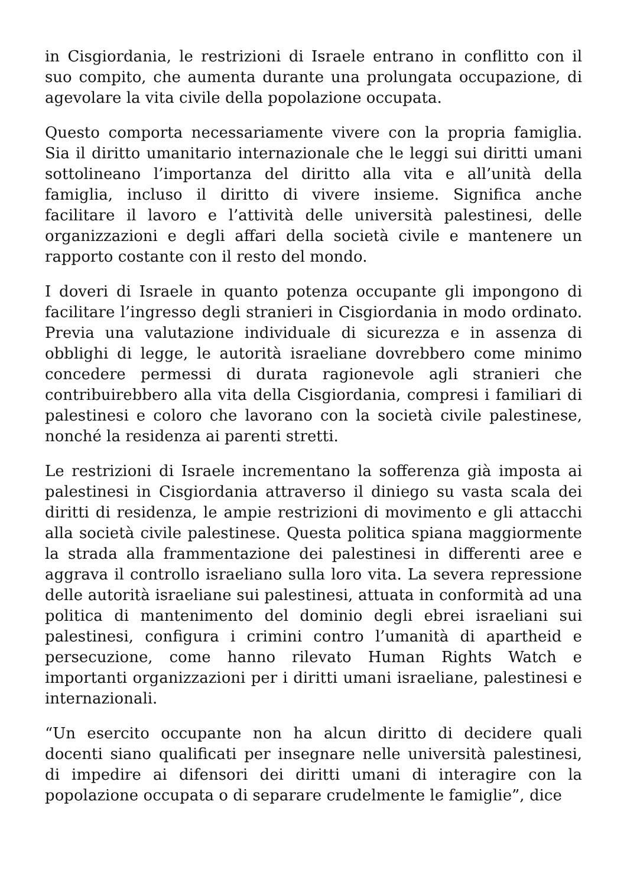in Cisgiordania, le restrizioni di Israele entrano in conflitto con il suo compito, che aumenta durante una prolungata occupazione, di agevolare la vita civile della popolazione occupata.
Questo comporta necessariamente vivere con la propria famiglia. Sia il diritto umanitario internazionale che le leggi sui diritti umani sottolineano l’importanza del diritto alla vita e all’unità della famiglia, incluso il diritto di vivere insieme. Significa anche facilitare il lavoro e l’attività delle università palestinesi, delle organizzazioni e degli affari della società civile e mantenere un rapporto costante con il resto del mondo.
I doveri di Israele in quanto potenza occupante gli impongono di facilitare l’ingresso degli stranieri in Cisgiordania in modo ordinato. Previa una valutazione individuale di sicurezza e in assenza di obblighi di legge, le autorità israeliane dovrebbero come minimo concedere permessi di durata ragionevole agli stranieri che contribuirebbero alla vita della Cisgiordania, compresi i familiari di palestinesi e coloro che lavorano con la società civile palestinese, nonché la residenza ai parenti stretti.
Le restrizioni di Israele incrementano la sofferenza già imposta ai palestinesi in Cisgiordania attraverso il diniego su vasta scala dei diritti di residenza, le ampie restrizioni di movimento e gli attacchi alla società civile palestinese. Questa politica spiana maggiormente la strada alla frammentazione dei palestinesi in differenti aree e aggrava il controllo israeliano sulla loro vita. La severa repressione delle autorità israeliane sui palestinesi, attuata in conformità ad una politica di mantenimento del dominio degli ebrei israeliani sui palestinesi, configura i crimini contro l’umanità di apartheid e persecuzione, come hanno rilevato Human Rights Watch e importanti organizzazioni per i diritti umani israeliane, palestinesi e internazionali.
“Un esercito occupante non ha alcun diritto di decidere quali docenti siano qualificati per insegnare nelle università palestinesi, di impedire ai difensori dei diritti umani di interagire con la popolazione occupata o di separare crudelmente le famiglie”, dice